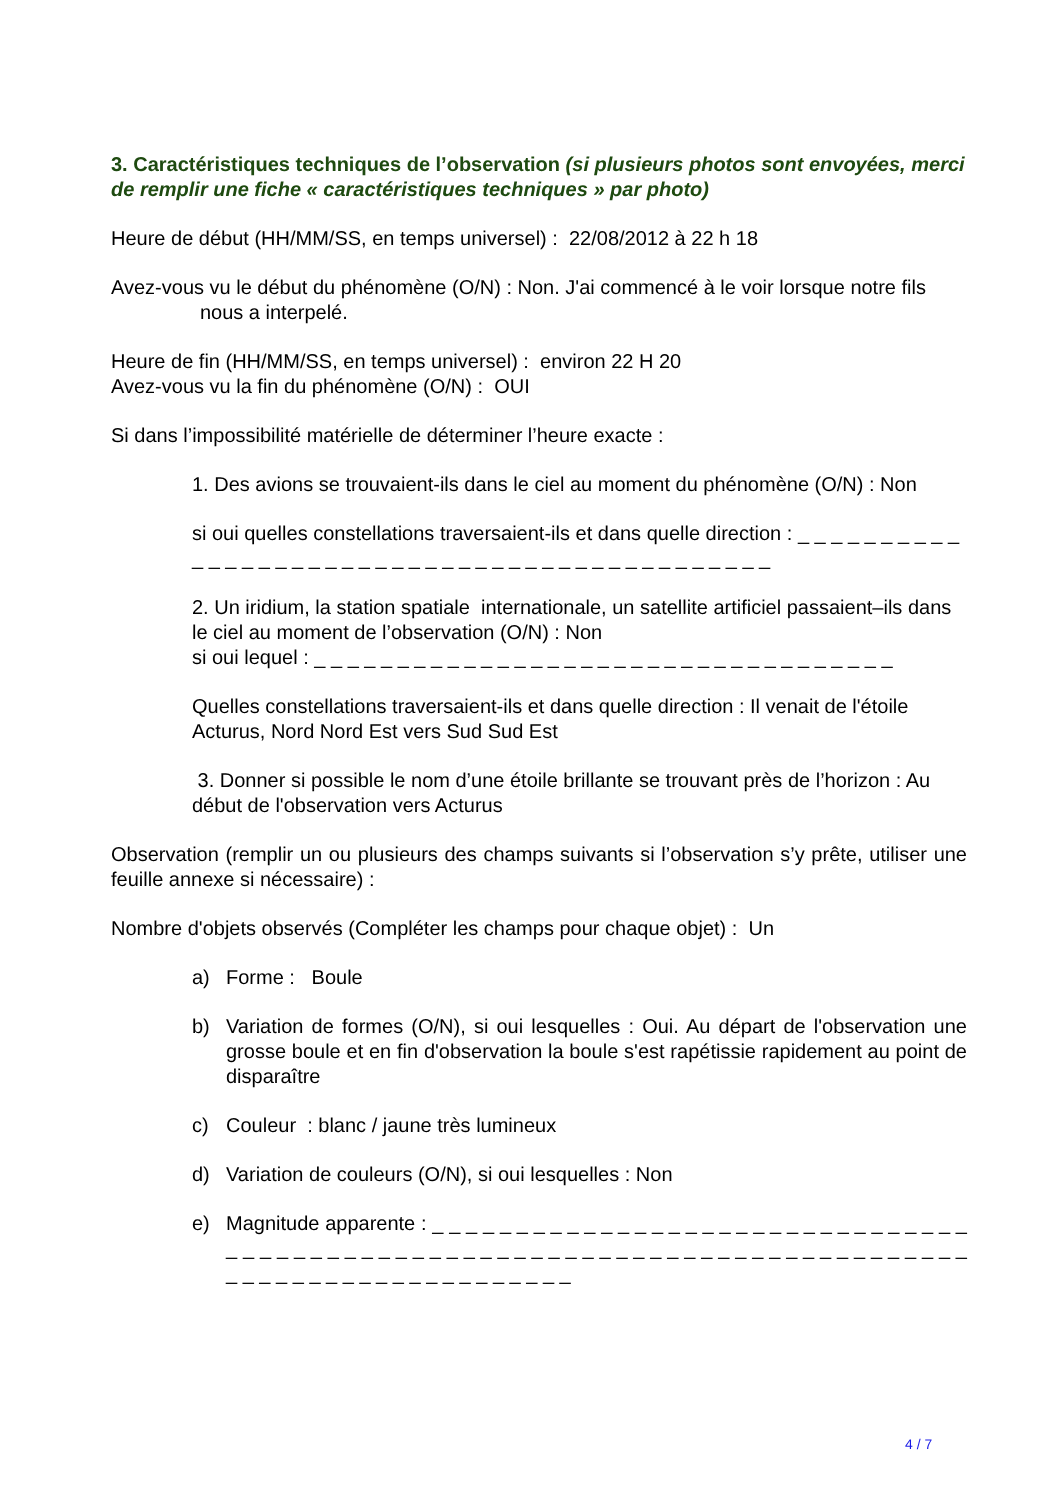3. Caractéristiques techniques de l’observation (si plusieurs photos sont envoyées, merci de remplir une fiche « caractéristiques techniques » par photo)
Heure de début (HH/MM/SS, en temps universel) : 22/08/2012 à 22 h 18
Avez-vous vu le début du phénomène (O/N) : Non. J'ai commencé à le voir lorsque notre fils nous a interpelé.
Heure de fin (HH/MM/SS, en temps universel) : environ 22 H 20
Avez-vous vu la fin du phénomène (O/N) : OUI
Si dans l’impossibilité matérielle de déterminer l’heure exacte :
1. Des avions se trouvaient-ils dans le ciel au moment du phénomène (O/N) : Non
si oui quelles constellations traversaient-ils et dans quelle direction : _ _ _ _ _ _ _ _ _ _ _ _ _ _ _ _ _ _ _ _ _ _ _ _ _ _ _ _ _ _ _ _ _ _ _ _ _ _ _ _ _ _ _ _ _
2. Un iridium, la station spatiale internationale, un satellite artificiel passaient–ils dans le ciel au moment de l’observation (O/N) : Non
si oui lequel : _ _ _ _ _ _ _ _ _ _ _ _ _ _ _ _ _ _ _ _ _ _ _ _ _ _ _ _ _ _ _ _ _ _ _
Quelles constellations traversaient-ils et dans quelle direction : Il venait de l'étoile Acturus, Nord Nord Est vers Sud Sud Est
3. Donner si possible le nom d’une étoile brillante se trouvant près de l’horizon : Au début de l'observation vers Acturus
Observation (remplir un ou plusieurs des champs suivants si l’observation s’y prête, utiliser une feuille annexe si nécessaire) :
Nombre d'objets observés (Compléter les champs pour chaque objet) : Un
a) Forme : Boule
b) Variation de formes (O/N), si oui lesquelles : Oui. Au départ de l'observation une grosse boule et en fin d'observation la boule s'est rapétissie rapidement au point de disparaître
c) Couleur : blanc / jaune très lumineux
d) Variation de couleurs (O/N), si oui lesquelles : Non
e) Magnitude apparente : _ _ _ _ _ _ _ _ _ _ _ _ _ _ _ _ _ _ _ _ _ _ _ _ _ _ _ _ _ _ _ _ _ _ _ _ _ _ _ _ _ _ _ _ _ _ _ _ _ _ _ _ _ _ _ _ _ _ _ _ _ _ _ _ _ _ _ _ _ _ _ _ _ _ _ _ _ _ _ _ _ _ _ _ _ _ _ _ _ _ _ _ _ _ _ _ _
4 / 7